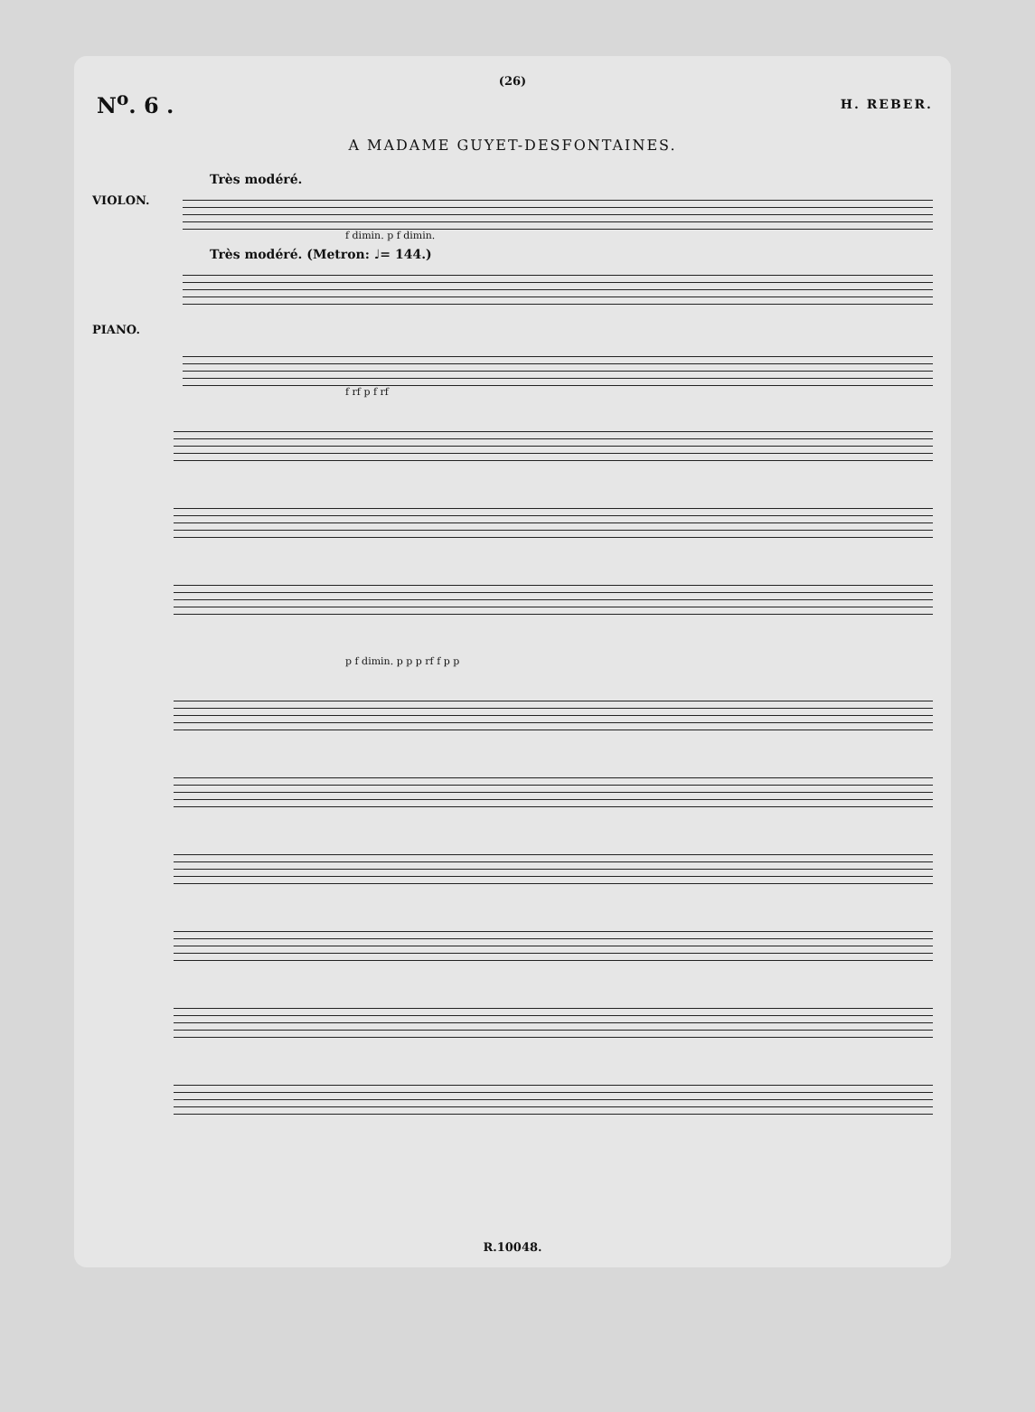(26)
N<sup>o</sup>. 6 . H. REBER.
A MADAME GUYET-DESFONTAINES.
Très modéré.
VIOLON.
f dimin. p f dimin.
Très modéré. (Metron: ♩= 144.)
PIANO.
f rf p f rf
p f dimin. p p p rf f p p
R.10048.